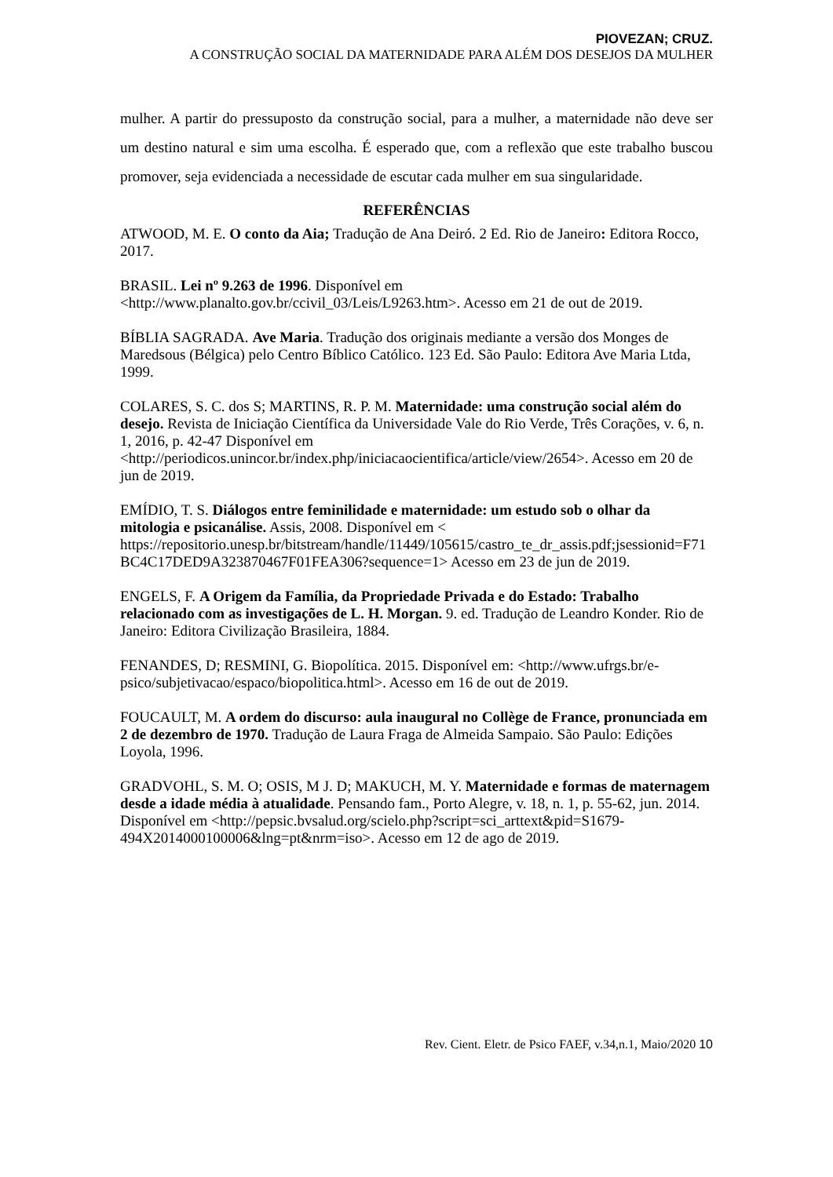PIOVEZAN; CRUZ.
A CONSTRUÇÃO SOCIAL DA MATERNIDADE PARA ALÉM DOS DESEJOS DA MULHER
mulher. A partir do pressuposto da construção social, para a mulher, a maternidade não deve ser um destino natural e sim uma escolha. É esperado que, com a reflexão que este trabalho buscou promover, seja evidenciada a necessidade de escutar cada mulher em sua singularidade.
REFERÊNCIAS
ATWOOD, M. E. O conto da Aia; Tradução de Ana Deiró. 2 Ed. Rio de Janeiro: Editora Rocco, 2017.
BRASIL. Lei nº 9.263 de 1996. Disponível em <http://www.planalto.gov.br/ccivil_03/Leis/L9263.htm>. Acesso em 21 de out de 2019.
BÍBLIA SAGRADA. Ave Maria. Tradução dos originais mediante a versão dos Monges de Maredsous (Bélgica) pelo Centro Bíblico Católico. 123 Ed. São Paulo: Editora Ave Maria Ltda, 1999.
COLARES, S. C. dos S; MARTINS, R. P. M. Maternidade: uma construção social além do desejo. Revista de Iniciação Científica da Universidade Vale do Rio Verde, Três Corações, v. 6, n. 1, 2016, p. 42-47 Disponível em <http://periodicos.unincor.br/index.php/iniciacaocientifica/article/view/2654>. Acesso em 20 de jun de 2019.
EMÍDIO, T. S. Diálogos entre feminilidade e maternidade: um estudo sob o olhar da mitologia e psicanálise. Assis, 2008. Disponível em < https://repositorio.unesp.br/bitstream/handle/11449/105615/castro_te_dr_assis.pdf;jsessionid=F71BC4C17DED9A323870467F01FEA306?sequence=1> Acesso em 23 de jun de 2019.
ENGELS, F. A Origem da Família, da Propriedade Privada e do Estado: Trabalho relacionado com as investigações de L. H. Morgan. 9. ed. Tradução de Leandro Konder. Rio de Janeiro: Editora Civilização Brasileira, 1884.
FENANDES, D; RESMINI, G. Biopolítica. 2015. Disponível em: <http://www.ufrgs.br/e-psico/subjetivacao/espaco/biopolitica.html>. Acesso em 16 de out de 2019.
FOUCAULT, M. A ordem do discurso: aula inaugural no Collège de France, pronunciada em 2 de dezembro de 1970. Tradução de Laura Fraga de Almeida Sampaio. São Paulo: Edições Loyola, 1996.
GRADVOHL, S. M. O; OSIS, M J. D; MAKUCH, M. Y. Maternidade e formas de maternagem desde a idade média à atualidade. Pensando fam., Porto Alegre, v. 18, n. 1, p. 55-62, jun. 2014. Disponível em <http://pepsic.bvsalud.org/scielo.php?script=sci_arttext&pid=S1679-494X2014000100006&lng=pt&nrm=iso>. Acesso em 12 de ago de 2019.
Rev. Cient. Eletr. de Psico FAEF, v.34,n.1, Maio/2020 10